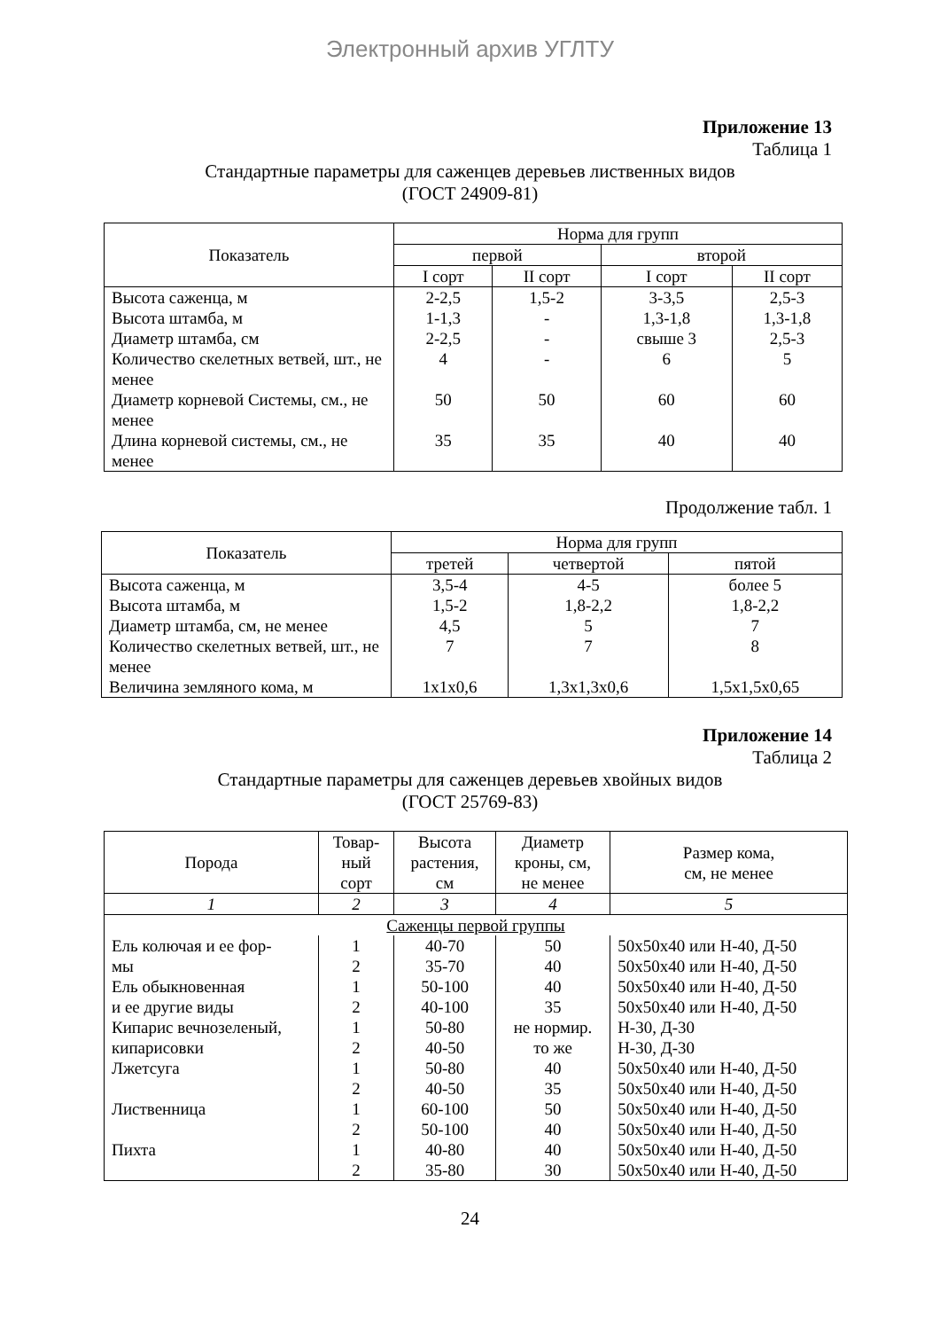Электронный архив УГЛТУ
Приложение 13
Таблица 1
Стандартные параметры для саженцев деревьев лиственных видов
(ГОСТ 24909-81)
| Показатель | Норма для групп | | | |
| --- | --- | --- | --- | --- |
| | первой | | второй | |
| | I сорт | II сорт | I сорт | II сорт |
| Высота саженца, м | 2-2,5 | 1,5-2 | 3-3,5 | 2,5-3 |
| Высота штамба, м | 1-1,3 | - | 1,3-1,8 | 1,3-1,8 |
| Диаметр штамба, см | 2-2,5 | - | свыше 3 | 2,5-3 |
| Количество скелетных ветвей, шт., не менее | 4 | - | 6 | 5 |
| Диаметр корневой Системы, см., не менее | 50 | 50 | 60 | 60 |
| Длина корневой системы, см., не менее | 35 | 35 | 40 | 40 |
Продолжение табл. 1
| Показатель | Норма для групп | | |
| --- | --- | --- | --- |
| | третей | четвертой | пятой |
| Высота саженца, м | 3,5-4 | 4-5 | более 5 |
| Высота штамба, м | 1,5-2 | 1,8-2,2 | 1,8-2,2 |
| Диаметр штамба, см, не менее | 4,5 | 5 | 7 |
| Количество скелетных ветвей, шт., не менее | 7 | 7 | 8 |
| Величина земляного кома, м | 1х1х0,6 | 1,3х1,3х0,6 | 1,5х1,5х0,65 |
Приложение 14
Таблица 2
Стандартные параметры для саженцев деревьев хвойных видов
(ГОСТ 25769-83)
| Порода | Товар- ный сорт | Высота растения, см | Диаметр кроны, см, не менее | Размер кома, см, не менее |
| --- | --- | --- | --- | --- |
| 1 | 2 | 3 | 4 | 5 |
| Саженцы первой группы | | | | |
| Ель колючая и ее фор- | 1 | 40-70 | 50 | 50х50х40 или Н-40, Д-50 |
| мы | 2 | 35-70 | 40 | 50х50х40 или Н-40, Д-50 |
| Ель обыкновенная | 1 | 50-100 | 40 | 50х50х40 или Н-40, Д-50 |
| и ее другие виды | 2 | 40-100 | 35 | 50х50х40 или Н-40, Д-50 |
| Кипарис вечнозеленый, | 1 | 50-80 | не нормир. | Н-30, Д-30 |
| кипарисовки | 2 | 40-50 | то же | Н-30, Д-30 |
| Лжетсуга | 1 | 50-80 | 40 | 50х50х40 или Н-40, Д-50 |
| | 2 | 40-50 | 35 | 50х50х40 или Н-40, Д-50 |
| Лиственница | 1 | 60-100 | 50 | 50х50х40 или Н-40, Д-50 |
| | 2 | 50-100 | 40 | 50х50х40 или Н-40, Д-50 |
| Пихта | 1 | 40-80 | 40 | 50х50х40 или Н-40, Д-50 |
| | 2 | 35-80 | 30 | 50х50х40 или Н-40, Д-50 |
24